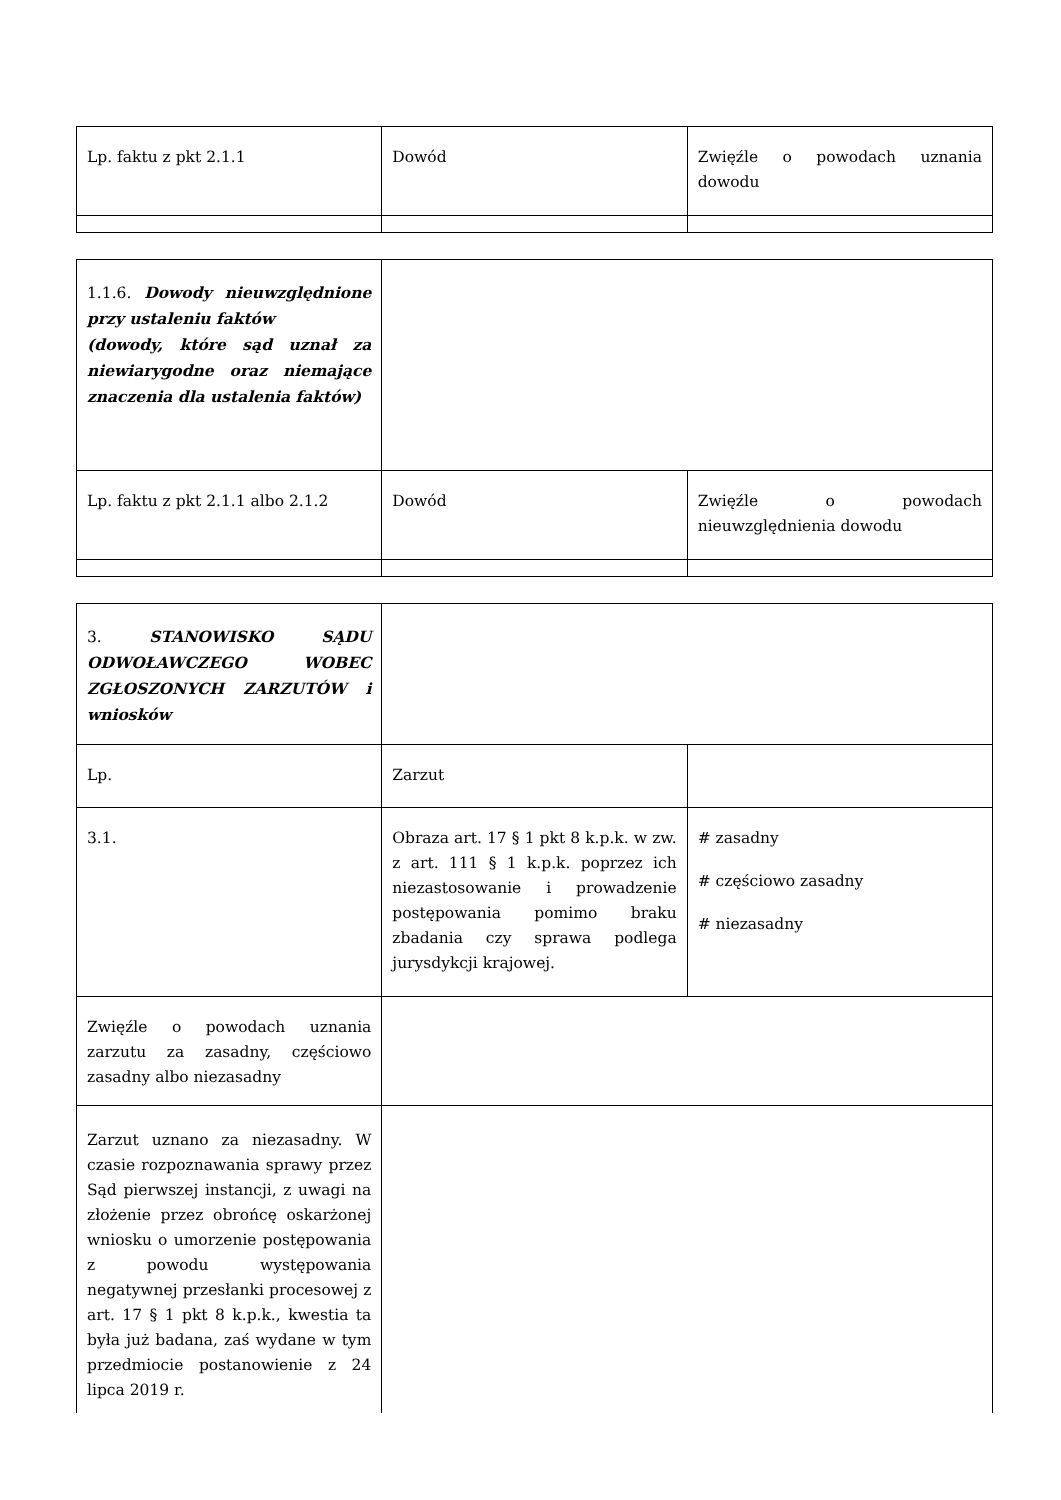| Lp. faktu z pkt 2.1.1 | Dowód | Zwięźle o powodach uznania dowodu |
| 1.1.6. Dowody nieuwzględnione przy ustaleniu faktów (dowody, które sąd uznał za niewiarygodne oraz niemające znaczenia dla ustalenia faktów) | | |
| Lp. faktu z pkt 2.1.1 albo 2.1.2 | Dowód | Zwięźle o powodach nieuwzględnienia dowodu |
| 3. STANOWISKO SĄDU ODWOŁAWCZEGO WOBEC ZGŁOSZONYCH ZARZUTÓW i wniosków | | |
| Lp. | Zarzut | |
| 3.1. | Obraza art. 17 § 1 pkt 8 k.p.k. w zw. z art. 111 § 1 k.p.k. poprzez ich niezastosowanie i prowadzenie postępowania pomimo braku zbadania czy sprawa podlega jurysdykcji krajowej. | # zasadny # częściowo zasadny # niezasadny |
| Zwięźle o powodach uznania zarzutu za zasadny, częściowo zasadny albo niezasadny | | |
| Zarzut uznano za niezasadny. W czasie rozpoznawania sprawy przez Sąd pierwszej instancji, z uwagi na złożenie przez obrońcę oskarżonej wniosku o umorzenie postępowania z powodu występowania negatywnej przesłanki procesowej z art. 17 § 1 pkt 8 k.p.k., kwestia ta była już badana, zaś wydane w tym przedmiocie postanowienie z 24 lipca 2019 r. | | |